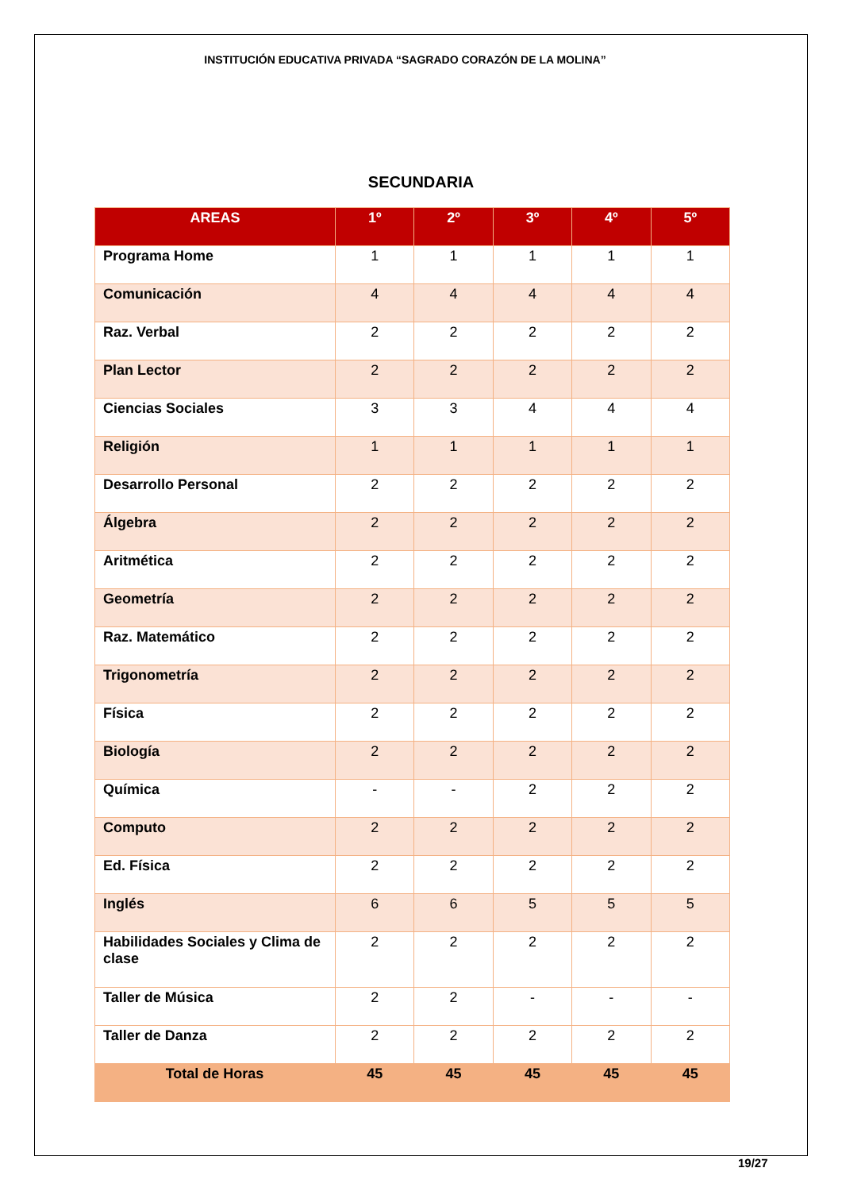INSTITUCIÓN EDUCATIVA PRIVADA “SAGRADO CORAZÓN DE LA MOLINA”
SECUNDARIA
| AREAS | 1º | 2º | 3º | 4º | 5º |
| --- | --- | --- | --- | --- | --- |
| Programa Home | 1 | 1 | 1 | 1 | 1 |
| Comunicación | 4 | 4 | 4 | 4 | 4 |
| Raz. Verbal | 2 | 2 | 2 | 2 | 2 |
| Plan Lector | 2 | 2 | 2 | 2 | 2 |
| Ciencias Sociales | 3 | 3 | 4 | 4 | 4 |
| Religión | 1 | 1 | 1 | 1 | 1 |
| Desarrollo Personal | 2 | 2 | 2 | 2 | 2 |
| Álgebra | 2 | 2 | 2 | 2 | 2 |
| Aritmética | 2 | 2 | 2 | 2 | 2 |
| Geometría | 2 | 2 | 2 | 2 | 2 |
| Raz. Matemático | 2 | 2 | 2 | 2 | 2 |
| Trigonometría | 2 | 2 | 2 | 2 | 2 |
| Física | 2 | 2 | 2 | 2 | 2 |
| Biología | 2 | 2 | 2 | 2 | 2 |
| Química | - | - | 2 | 2 | 2 |
| Computo | 2 | 2 | 2 | 2 | 2 |
| Ed. Física | 2 | 2 | 2 | 2 | 2 |
| Inglés | 6 | 6 | 5 | 5 | 5 |
| Habilidades Sociales y Clima de clase | 2 | 2 | 2 | 2 | 2 |
| Taller de Música | 2 | 2 | - | - | - |
| Taller de Danza | 2 | 2 | 2 | 2 | 2 |
| Total de Horas | 45 | 45 | 45 | 45 | 45 |
19/27